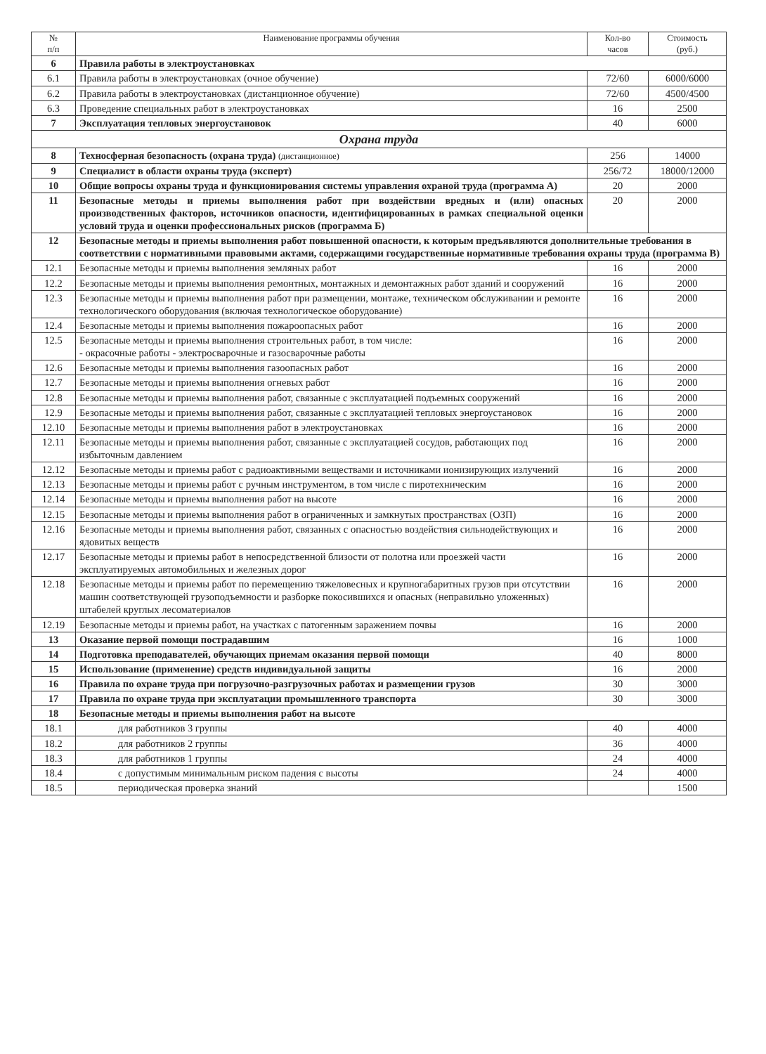| № п/п | Наименование программы обучения | Кол-во часов | Стоимость (руб.) |
| --- | --- | --- | --- |
| 6 | Правила работы в электроустановках | | |
| 6.1 | Правила работы в электроустановках (очное обучение) | 72/60 | 6000/6000 |
| 6.2 | Правила работы в электроустановках (дистанционное обучение) | 72/60 | 4500/4500 |
| 6.3 | Проведение специальных работ в электроустановках | 16 | 2500 |
| 7 | Эксплуатация тепловых энергоустановок | 40 | 6000 |
| Охрана труда | | | |
| 8 | Техносферная безопасность (охрана труда) (дистанционное) | 256 | 14000 |
| 9 | Специалист в области охраны труда (эксперт) | 256/72 | 18000/12000 |
| 10 | Общие вопросы охраны труда и функционирования системы управления охраной труда (программа А) | 20 | 2000 |
| 11 | Безопасные методы и приемы выполнения работ при воздействии вредных и (или) опасных производственных факторов, источников опасности, идентифицированных в рамках специальной оценки условий труда и оценки профессиональных рисков (программа Б) | 20 | 2000 |
| 12 | Безопасные методы и приемы выполнения работ повышенной опасности, к которым предъявляются дополнительные требования в соответствии с нормативными правовыми актами, содержащими государственные нормативные требования охраны труда (программа В) | | |
| 12.1 | Безопасные методы и приемы выполнения земляных работ | 16 | 2000 |
| 12.2 | Безопасные методы и приемы выполнения ремонтных, монтажных и демонтажных работ зданий и сооружений | 16 | 2000 |
| 12.3 | Безопасные методы и приемы выполнения работ при размещении, монтаже, техническом обслуживании и ремонте технологического оборудования (включая технологическое оборудование) | 16 | 2000 |
| 12.4 | Безопасные методы и приемы выполнения пожароопасных работ | 16 | 2000 |
| 12.5 | Безопасные методы и приемы выполнения строительных работ, в том числе: - окрасочные работы - электросварочные и газосварочные работы | 16 | 2000 |
| 12.6 | Безопасные методы и приемы выполнения газоопасных работ | 16 | 2000 |
| 12.7 | Безопасные методы и приемы выполнения огневых работ | 16 | 2000 |
| 12.8 | Безопасные методы и приемы выполнения работ, связанные с эксплуатацией подъемных сооружений | 16 | 2000 |
| 12.9 | Безопасные методы и приемы выполнения работ, связанные с эксплуатацией тепловых энергоустановок | 16 | 2000 |
| 12.10 | Безопасные методы и приемы выполнения работ в электроустановках | 16 | 2000 |
| 12.11 | Безопасные методы и приемы выполнения работ, связанные с эксплуатацией сосудов, работающих под избыточным давлением | 16 | 2000 |
| 12.12 | Безопасные методы и приемы работ с радиоактивными веществами и источниками ионизирующих излучений | 16 | 2000 |
| 12.13 | Безопасные методы и приемы работ с ручным инструментом, в том числе с пиротехническим | 16 | 2000 |
| 12.14 | Безопасные методы и приемы выполнения работ на высоте | 16 | 2000 |
| 12.15 | Безопасные методы и приемы выполнения работ в ограниченных и замкнутых пространствах (ОЗП) | 16 | 2000 |
| 12.16 | Безопасные методы и приемы выполнения работ, связанных с опасностью воздействия сильнодействующих и ядовитых веществ | 16 | 2000 |
| 12.17 | Безопасные методы и приемы работ в непосредственной близости от полотна или проезжей части эксплуатируемых автомобильных и железных дорог | 16 | 2000 |
| 12.18 | Безопасные методы и приемы работ по перемещению тяжеловесных и крупногабаритных грузов при отсутствии машин соответствующей грузоподъемности и разборке покосившихся и опасных (неправильно уложенных) штабелей круглых лесоматериалов | 16 | 2000 |
| 12.19 | Безопасные методы и приемы работ, на участках с патогенным заражением почвы | 16 | 2000 |
| 13 | Оказание первой помощи пострадавшим | 16 | 1000 |
| 14 | Подготовка преподавателей, обучающих приемам оказания первой помощи | 40 | 8000 |
| 15 | Использование (применение) средств индивидуальной защиты | 16 | 2000 |
| 16 | Правила по охране труда при погрузочно-разгрузочных работах и размещении грузов | 30 | 3000 |
| 17 | Правила по охране труда при эксплуатации промышленного транспорта | 30 | 3000 |
| 18 | Безопасные методы и приемы выполнения работ на высоте | | |
| 18.1 | для работников 3 группы | 40 | 4000 |
| 18.2 | для работников 2 группы | 36 | 4000 |
| 18.3 | для работников 1 группы | 24 | 4000 |
| 18.4 | с допустимым минимальным риском падения с высоты | 24 | 4000 |
| 18.5 | периодическая проверка знаний | | 1500 |